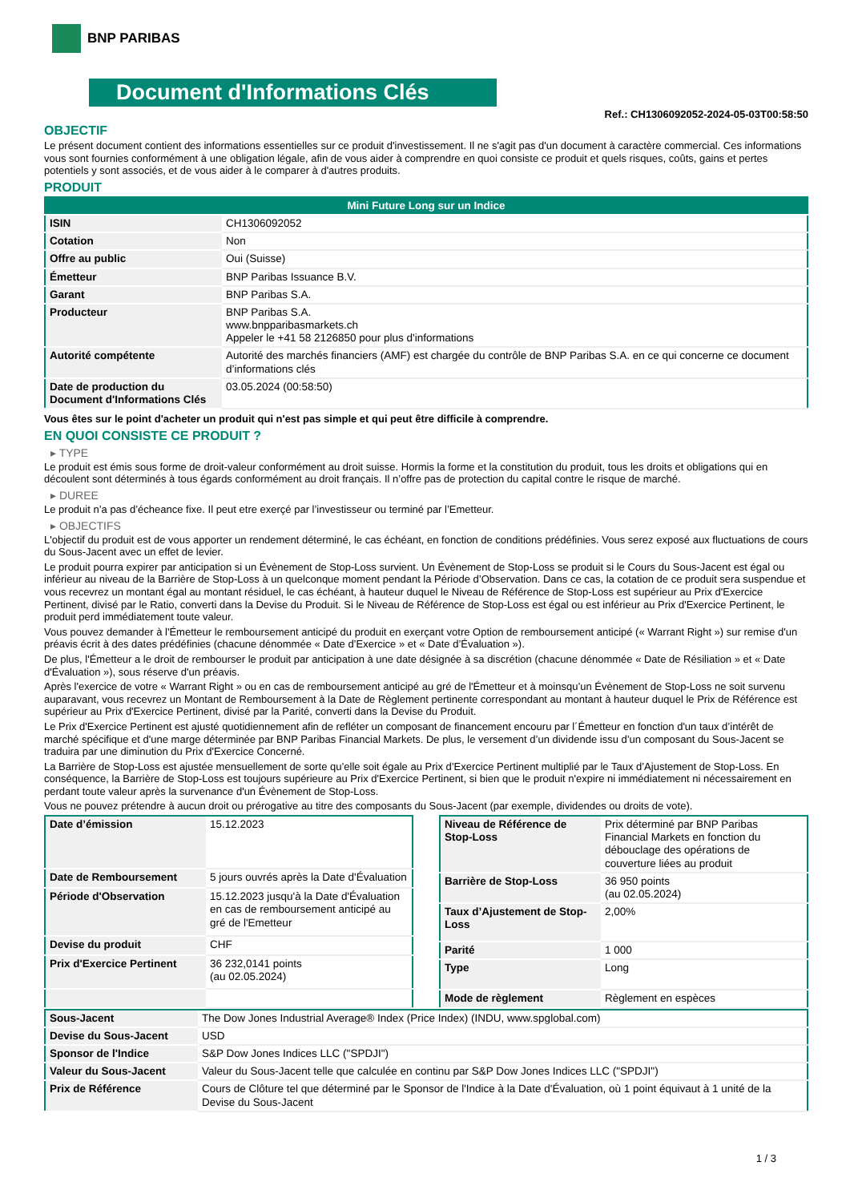BNP PARIBAS
Document d'Informations Clés
Ref.: CH1306092052-2024-05-03T00:58:50
OBJECTIF
Le présent document contient des informations essentielles sur ce produit d'investissement. Il ne s'agit pas d'un document à caractère commercial. Ces informations vous sont fournies conformément à une obligation légale, afin de vous aider à comprendre en quoi consiste ce produit et quels risques, coûts, gains et pertes potentiels y sont associés, et de vous aider à le comparer à d'autres produits.
PRODUIT
| Mini Future Long sur un Indice | |
| --- | --- |
| ISIN | CH1306092052 |
| Cotation | Non |
| Offre au public | Oui (Suisse) |
| Émetteur | BNP Paribas Issuance B.V. |
| Garant | BNP Paribas S.A. |
| Producteur | BNP Paribas S.A. www.bnpparibasmarkets.ch Appeler le +41 58 2126850 pour plus d'informations |
| Autorité compétente | Autorité des marchés financiers (AMF) est chargée du contrôle de BNP Paribas S.A. en ce qui concerne ce document d’informations clés |
| Date de production du Document d'Informations Clés | 03.05.2024 (00:58:50) |
Vous êtes sur le point d'acheter un produit qui n'est pas simple et qui peut être difficile à comprendre.
EN QUOI CONSISTE CE PRODUIT ?
▸ TYPE
Le produit est émis sous forme de droit-valeur conformément au droit suisse. Hormis la forme et la constitution du produit, tous les droits et obligations qui en découlent sont déterminés à tous égards conformément au droit français. Il n’offre pas de protection du capital contre le risque de marché.
▸ DUREE
Le produit n’a pas d’écheance fixe. Il peut etre exerçé par l’investisseur ou terminé par l’Emetteur.
▸ OBJECTIFS
L'objectif du produit est de vous apporter un rendement déterminé, le cas échéant, en fonction de conditions prédéfinies. Vous serez exposé aux fluctuations de cours du Sous-Jacent avec un effet de levier.
Le produit pourra expirer par anticipation si un Évènement de Stop-Loss survient. Un Évènement de Stop-Loss se produit si le Cours du Sous-Jacent est égal ou inférieur au niveau de la Barrière de Stop-Loss à un quelconque moment pendant la Période d’Observation. Dans ce cas, la cotation de ce produit sera suspendue et vous recevrez un montant égal au montant résiduel, le cas échéant, à hauteur duquel le Niveau de Référence de Stop-Loss est supérieur au Prix d'Exercice Pertinent, divisé par le Ratio, converti dans la Devise du Produit. Si le Niveau de Référence de Stop-Loss est égal ou est inférieur au Prix d'Exercice Pertinent, le produit perd immédiatement toute valeur.
Vous pouvez demander à l'Émetteur le remboursement anticipé du produit en exerçant votre Option de remboursement anticipé (« Warrant Right ») sur remise d'un préavis écrit à des dates prédéfinies (chacune dénommée « Date d’Exercice » et « Date d’Évaluation »).
De plus, l'Émetteur a le droit de rembourser le produit par anticipation à une date désignée à sa discrétion (chacune dénommée « Date de Résiliation » et « Date d'Évaluation »), sous réserve d'un préavis.
Après l'exercice de votre « Warrant Right » ou en cas de remboursement anticipé au gré de l'Émetteur et à moinsqu’un Évènement de Stop-Loss ne soit survenu auparavant, vous recevrez un Montant de Remboursement à la Date de Règlement pertinente correspondant au montant à hauteur duquel le Prix de Référence est supérieur au Prix d'Exercice Pertinent, divisé par la Parité, converti dans la Devise du Produit.
Le Prix d'Exercice Pertinent est ajusté quotidiennement afin de refléter un composant de financement encouru par l´Émetteur en fonction d'un taux d’intérêt de marché spécifique et d'une marge déterminée par BNP Paribas Financial Markets. De plus, le versement d’un dividende issu d’un composant du Sous-Jacent se traduira par une diminution du Prix d'Exercice Concerné.
La Barrière de Stop-Loss est ajustée mensuellement de sorte qu’elle soit égale au Prix d’Exercice Pertinent multiplié par le Taux d’Ajustement de Stop-Loss. En conséquence, la Barrière de Stop-Loss est toujours supérieure au Prix d'Exercice Pertinent, si bien que le produit n'expire ni immédiatement ni nécessairement en perdant toute valeur après la survenance d'un Évènement de Stop-Loss.
Vous ne pouvez prétendre à aucun droit ou prérogative au titre des composants du Sous-Jacent (par exemple, dividendes ou droits de vote).
| Date d’émission | 15.12.2023 |
| Date de Remboursement | 5 jours ouvrés après la Date d'Évaluation |
| Période d'Observation | 15.12.2023 jusqu'à la Date d'Évaluation en cas de remboursement anticipé au gré de l'Emetteur |
| Devise du produit | CHF |
| Prix d'Exercice Pertinent | 36 232,0141 points (au 02.05.2024) |
| Niveau de Référence de Stop-Loss | Prix déterminé par BNP Paribas Financial Markets en fonction du débouclage des opérations de couverture liées au produit |
| Barrière de Stop-Loss | 36 950 points (au 02.05.2024) |
| Taux d’Ajustement de Stop-Loss | 2,00% |
| Parité | 1 000 |
| Type | Long |
| Mode de règlement | Règlement en espèces |
| Sous-Jacent | The Dow Jones Industrial Average® Index (Price Index) (INDU, www.spglobal.com) |
| Devise du Sous-Jacent | USD |
| Sponsor de l'Indice | S&P Dow Jones Indices LLC ("SPDJI") |
| Valeur du Sous-Jacent | Valeur du Sous-Jacent telle que calculée en continu par S&P Dow Jones Indices LLC ("SPDJI") |
| Prix de Référence | Cours de Clôture tel que déterminé par le Sponsor de l'Indice à la Date d'Évaluation, où 1 point équivaut à 1 unité de la Devise du Sous-Jacent |
1 / 3